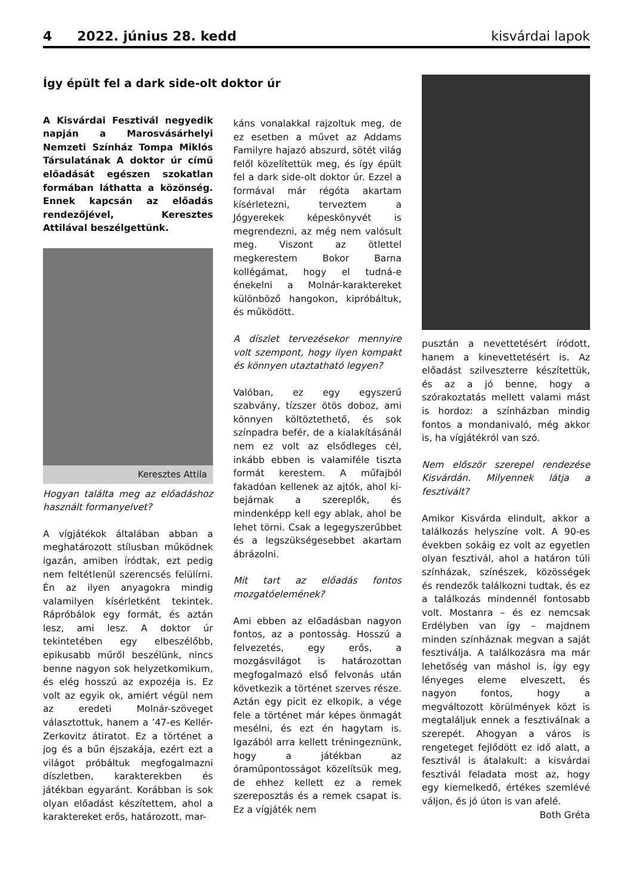4 2022. június 28. kedd kisvárdai lapok
Így épült fel a dark side-olt doktor úr
A Kisvárdai Fesztivál negyedik napján a Marosvásárhelyi Nemzeti Színház Tompa Miklós Társulatának A doktor úr című előadását egészen szokatlan formában láthatta a közönség. Ennek kapcsán az előadás rendezőjével, Keresztes Attilával beszélgettünk.
Keresztes Attila
Hogyan találta meg az előadáshoz használt formanyelvet?
A vígjátékok általában abban a meghatározott stílusban működnek igazán, amiben íródtak, ezt pedig nem feltétlenül szerencsés felülírni. Én az ilyen anyagokra mindig valamilyen kísérletként tekintek. Rápróbálok egy formát, és aztán lesz, ami lesz. A doktor úr tekintetében egy elbeszélőbb, epikusabb műről beszélünk, nincs benne nagyon sok helyzetkomikum, és elég hosszú az expozéja is. Ez volt az egyik ok, amiért végül nem az eredeti Molnár-szöveget választottuk, hanem a ’47-es Kellér-Zerkovitz átiratot. Ez a történet a jog és a bűn éjszakája, ezért ezt a világot próbáltuk megfogalmazni díszletben, karakterekben és játékban egyaránt. Korábban is sok olyan előadást készítettem, ahol a karaktereket erős, határozott, mar-
káns vonalakkal rajzoltuk meg, de ez esetben a művet az Addams Familyre hajazó abszurd, sötét világ felől közelítettük meg, és így épült fel a dark side-olt doktor úr. Ezzel a formával már régóta akartam kísérletezni, terveztem a Jógyerekek képeskönyvét is megrendezni, az még nem valósult meg. Viszont az ötlettel megkerestem Bokor Barna kollégámat, hogy el tudná-e énekelni a Molnár-karaktereket különböző hangokon, kipróbáltuk, és működött.
A díszlet tervezésekor mennyire volt szempont, hogy ilyen kompakt és könnyen utaztatható legyen?
Valóban, ez egy egyszerű szabvány, tízszer ötös doboz, ami könnyen költöztethető, és sok színpadra befér, de a kialakításánál nem ez volt az elsődleges cél, inkább ebben is valamiféle tiszta formát kerestem. A műfajból fakadóan kellenek az ajtók, ahol ki-bejárnak a szereplők, és mindenképp kell egy ablak, ahol be lehet törni. Csak a legegyszerűbbet és a legszükségesebbet akartam ábrázolni.
Mit tart az előadás fontos mozgatóelemének?
Ami ebben az előadásban nagyon fontos, az a pontosság. Hosszú a felvezetés, egy erős, a mozgásvilágot is határozottan megfogalmazó első felvonás után következik a történet szerves része. Aztán egy picit ez elkopik, a vége fele a történet már képes önmagát mesélni, és ezt én hagytam is. Igazából arra kellett tréningeznünk, hogy a játékban az óraműpontosságot közelítsük meg, de ehhez kellett ez a remek szereposztás és a remek csapat is. Ez a vígjáték nem
pusztán a nevettetésért íródott, hanem a kinevettetésért is. Az előadást szilveszterre készítettük, és az a jó benne, hogy a szórakoztatás mellett valami mást is hordoz: a színházban mindig fontos a mondanivaló, még akkor is, ha vígjátékról van szó.
Nem először szerepel rendezése Kisvárdán. Milyennek látja a fesztivált?
Amikor Kisvárda elindult, akkor a találkozás helyszíne volt. A 90-es években sokáig ez volt az egyetlen olyan fesztivál, ahol a határon túli színházak, színészek, közösségek és rendezők találkozni tudtak, és ez a találkozás mindennél fontosabb volt. Mostanra – és ez nemcsak Erdélyben van így – majdnem minden színháznak megvan a saját fesztiválja. A találkozásra ma már lehetőség van máshol is, így egy lényeges eleme elveszett, és nagyon fontos, hogy a megváltozott körülmények közt is megtaláljuk ennek a fesztiválnak a szerepét. Ahogyan a város is rengeteget fejlődött ez idő alatt, a fesztivál is átalakult: a kisvárdai fesztivál feladata most az, hogy egy kiemelkedő, értékes szemlévé váljon, és jó úton is van afelé.
Both Gréta